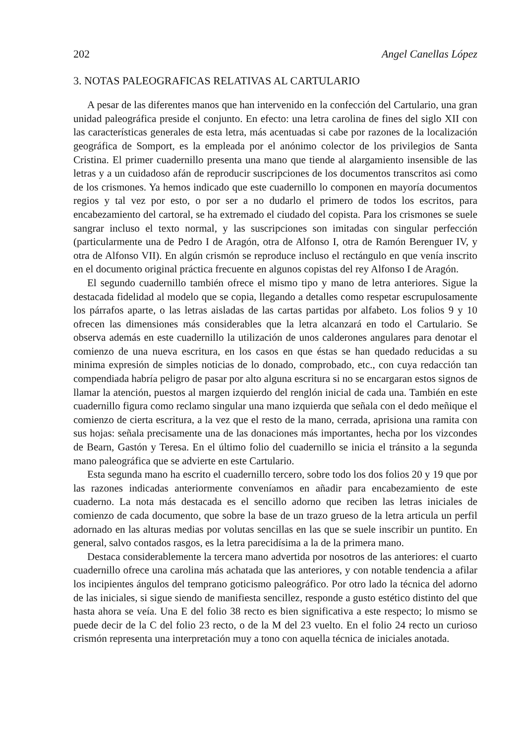202 Angel Canellas López
3. NOTAS PALEOGRAFICAS RELATIVAS AL CARTULARIO
A pesar de las diferentes manos que han intervenido en la confección del Cartulario, una gran unidad paleográfica preside el conjunto. En efecto: una letra carolina de fines del siglo XII con las características generales de esta letra, más acentuadas si cabe por razones de la localización geográfica de Somport, es la empleada por el anónimo colector de los privilegios de Santa Cristina. El primer cuadernillo presenta una mano que tiende al alargamiento insensible de las letras y a un cuidadoso afán de reproducir suscripciones de los documentos transcritos asi como de los crismones. Ya hemos indicado que este cuadernillo lo componen en mayoría documentos regios y tal vez por esto, o por ser a no dudarlo el primero de todos los escritos, para encabezamiento del cartoral, se ha extremado el ciudado del copista. Para los crismones se suele sangrar incluso el texto normal, y las suscripciones son imitadas con singular perfección (particularmente una de Pedro I de Aragón, otra de Alfonso I, otra de Ramón Berenguer IV, y otra de Alfonso VII). En algún crismón se reproduce incluso el rectángulo en que venía inscrito en el documento original práctica frecuente en algunos copistas del rey Alfonso I de Aragón.
El segundo cuadernillo también ofrece el mismo tipo y mano de letra anteriores. Sigue la destacada fidelidad al modelo que se copia, llegando a detalles como respetar escrupulosamente los párrafos aparte, o las letras aisladas de las cartas partidas por alfabeto. Los folios 9 y 10 ofrecen las dimensiones más considerables que la letra alcanzará en todo el Cartulario. Se observa además en este cuadernillo la utilización de unos calderones angulares para denotar el comienzo de una nueva escritura, en los casos en que éstas se han quedado reducidas a su minima expresión de simples noticias de lo donado, comprobado, etc., con cuya redacción tan compendiada habría peligro de pasar por alto alguna escritura si no se encargaran estos signos de llamar la atención, puestos al margen izquierdo del renglón inicial de cada una. También en este cuadernillo figura como reclamo singular una mano izquierda que señala con el dedo meñique el comienzo de cierta escritura, a la vez que el resto de la mano, cerrada, aprisiona una ramita con sus hojas: señala precisamente una de las donaciones más importantes, hecha por los vizcondes de Bearn, Gastón y Teresa. En el último folio del cuadernillo se inicia el tránsito a la segunda mano paleográfica que se advierte en este Cartulario.
Esta segunda mano ha escrito el cuadernillo tercero, sobre todo los dos folios 20 y 19 que por las razones indicadas anteriormente conveníamos en añadir para encabezamiento de este cuaderno. La nota más destacada es el sencillo adorno que reciben las letras iniciales de comienzo de cada documento, que sobre la base de un trazo grueso de la letra articula un perfil adornado en las alturas medias por volutas sencillas en las que se suele inscribir un puntito. En general, salvo contados rasgos, es la letra parecidísima a la de la primera mano.
Destaca considerablemente la tercera mano advertida por nosotros de las anteriores: el cuarto cuadernillo ofrece una carolina más achatada que las anteriores, y con notable tendencia a afilar los incipientes ángulos del temprano goticismo paleográfico. Por otro lado la técnica del adorno de las iniciales, si sigue siendo de manifiesta sencillez, responde a gusto estético distinto del que hasta ahora se veía. Una E del folio 38 recto es bien significativa a este respecto; lo mismo se puede decir de la C del folio 23 recto, o de la M del 23 vuelto. En el folio 24 recto un curioso crismón representa una interpretación muy a tono con aquella técnica de iniciales anotada.